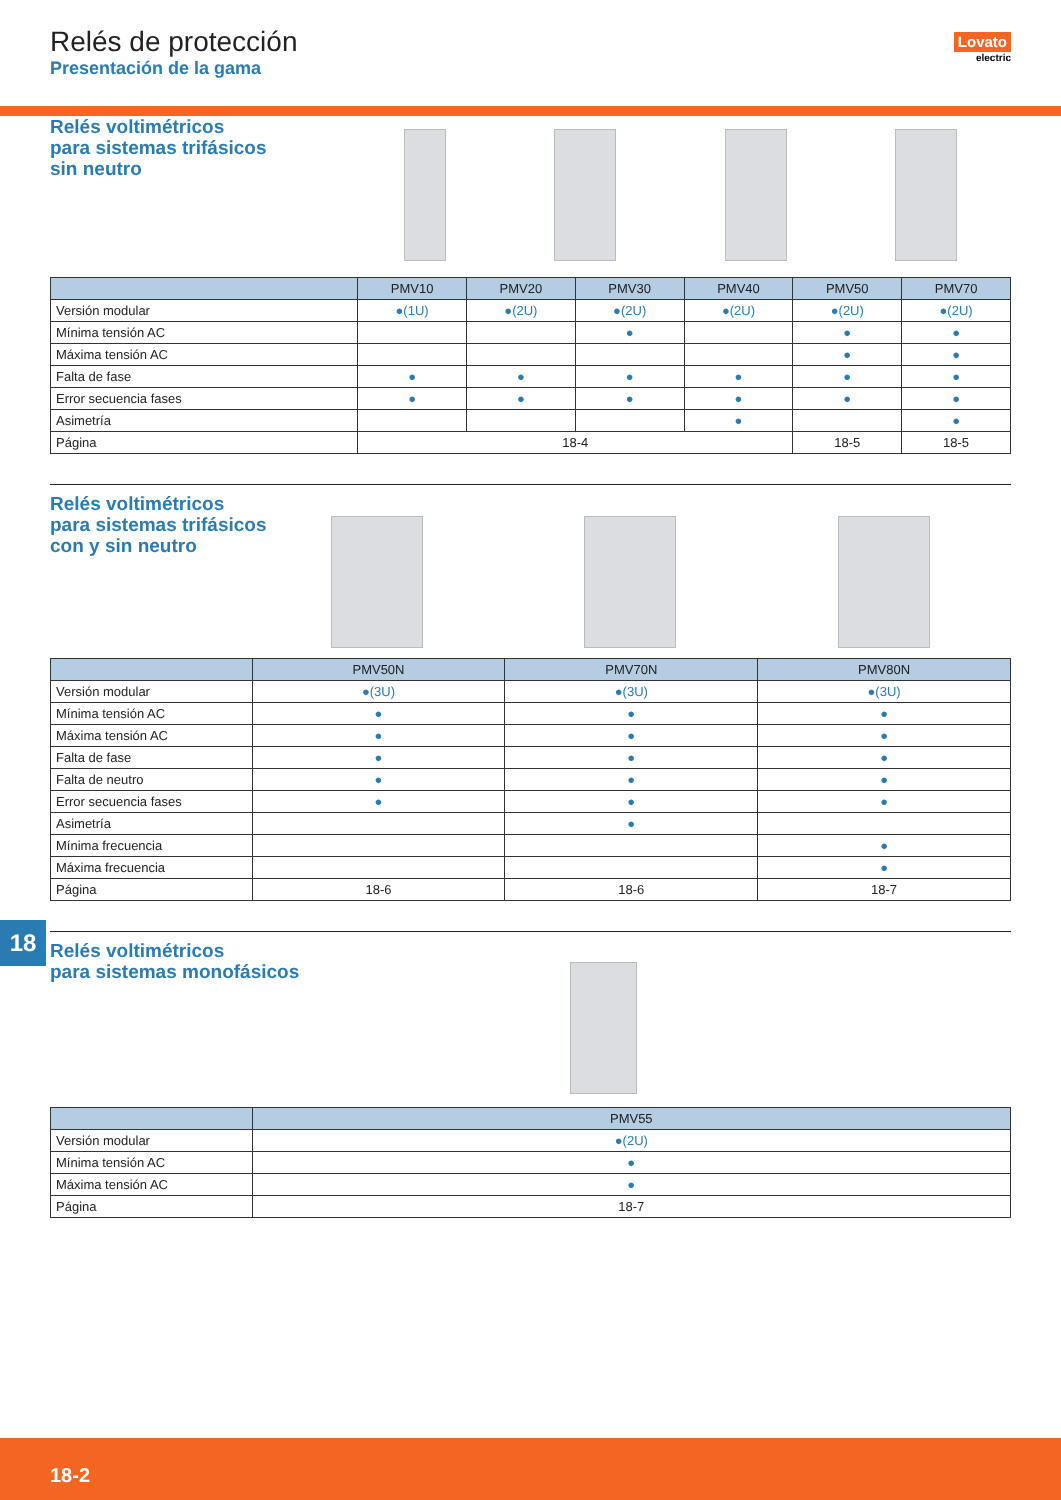Relés de protección
Presentación de la gama
Lovato
electric
Relés voltimétricos
para sistemas trifásicos
sin neutro
| | PMV10 | PMV20 | PMV30 | PMV40 | PMV50 | PMV70 |
| --- | --- | --- | --- | --- | --- | --- |
| Versión modular | ●(1U) | ●(2U) | ●(2U) | ●(2U) | ●(2U) | ●(2U) |
| Mínima tensión AC | | | ● | | ● | ● |
| Máxima tensión AC | | | | | ● | ● |
| Falta de fase | ● | ● | ● | ● | ● | ● |
| Error secuencia fases | ● | ● | ● | ● | ● | ● |
| Asimetría | | | | ● | | ● |
| Página | 18-4 | | | | 18-5 | 18-5 |
Relés voltimétricos
para sistemas trifásicos
con y sin neutro
| | PMV50N | PMV70N | PMV80N |
| --- | --- | --- | --- |
| Versión modular | ●(3U) | ●(3U) | ●(3U) |
| Mínima tensión AC | ● | ● | ● |
| Máxima tensión AC | ● | ● | ● |
| Falta de fase | ● | ● | ● |
| Falta de neutro | ● | ● | ● |
| Error secuencia fases | ● | ● | ● |
| Asimetría | | ● | |
| Mínima frecuencia | | | ● |
| Máxima frecuencia | | | ● |
| Página | 18-6 | 18-6 | 18-7 |
Relés voltimétricos
para sistemas monofásicos
| | PMV55 |
| --- | --- |
| Versión modular | ●(2U) |
| Mínima tensión AC | ● |
| Máxima tensión AC | ● |
| Página | 18-7 |
18
18-2